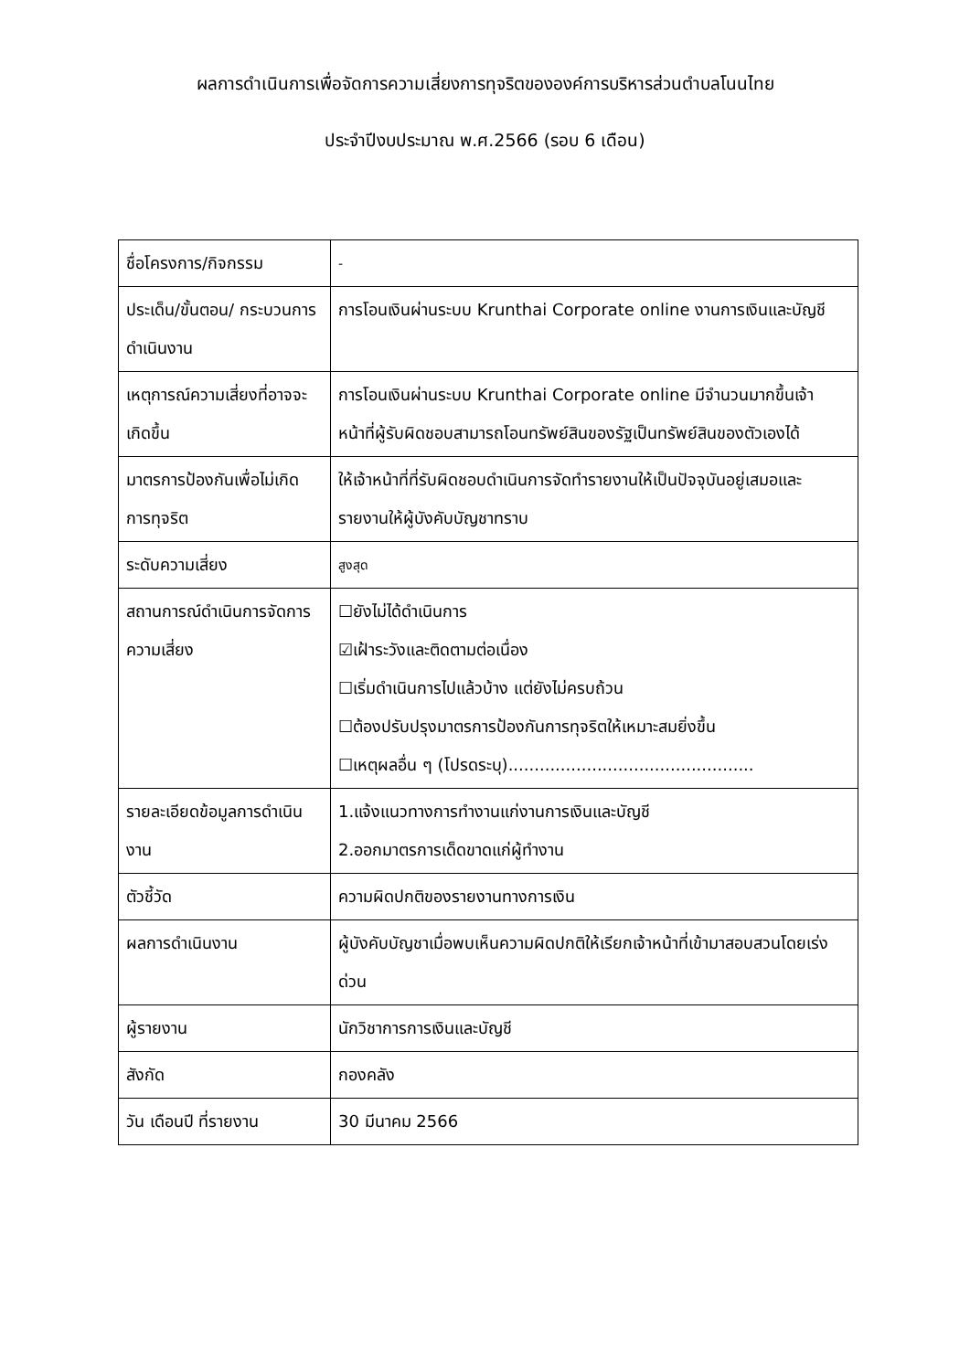ผลการดำเนินการเพื่อจัดการความเสี่ยงการทุจริตขององค์การบริหารส่วนตำบลโนนไทย
ประจำปีงบประมาณ พ.ศ.2566 (รอบ 6 เดือน)
| ชื่อโครงการ/กิจกรรม | - |
| ประเด็น/ขั้นตอน/ กระบวนการดำเนินงาน | การโอนเงินผ่านระบบ Krunthai Corporate online งานการเงินและบัญชี |
| เหตุการณ์ความเสี่ยงที่อาจจะเกิดขึ้น | การโอนเงินผ่านระบบ Krunthai Corporate online มีจำนวนมากขึ้นเจ้าหน้าที่ผู้รับผิดชอบสามารถโอนทรัพย์สินของรัฐเป็นทรัพย์สินของตัวเองได้ |
| มาตรการป้องกันเพื่อไม่เกิดการทุจริต | ให้เจ้าหน้าที่ที่รับผิดชอบดำเนินการจัดทำรายงานให้เป็นปัจจุบันอยู่เสมอและรายงานให้ผู้บังคับบัญชาทราบ |
| ระดับความเสี่ยง | สูงสุด |
| สถานการณ์ดำเนินการจัดการความเสี่ยง | ☐ยังไม่ได้ดำเนินการ ☑เฝ้าระวังและติดตามต่อเนื่อง ☐เริ่มดำเนินการไปแล้วบ้าง แต่ยังไม่ครบถ้วน ☐ต้องปรับปรุงมาตรการป้องกันการทุจริตให้เหมาะสมยิ่งขึ้น ☐เหตุผลอื่น ๆ (โปรดระบุ)............................................... |
| รายละเอียดข้อมูลการดำเนินงาน | 1.แจ้งแนวทางการทำงานแก่งานการเงินและบัญชี 2.ออกมาตรการเด็ดขาดแก่ผู้ทำงาน |
| ตัวชี้วัด | ความผิดปกติของรายงานทางการเงิน |
| ผลการดำเนินงาน | ผู้บังคับบัญชาเมื่อพบเห็นความผิดปกติให้เรียกเจ้าหน้าที่เข้ามาสอบสวนโดยเร่งด่วน |
| ผู้รายงาน | นักวิชาการการเงินและบัญชี |
| สังกัด | กองคลัง |
| วัน เดือนปี ที่รายงาน | 30 มีนาคม 2566 |